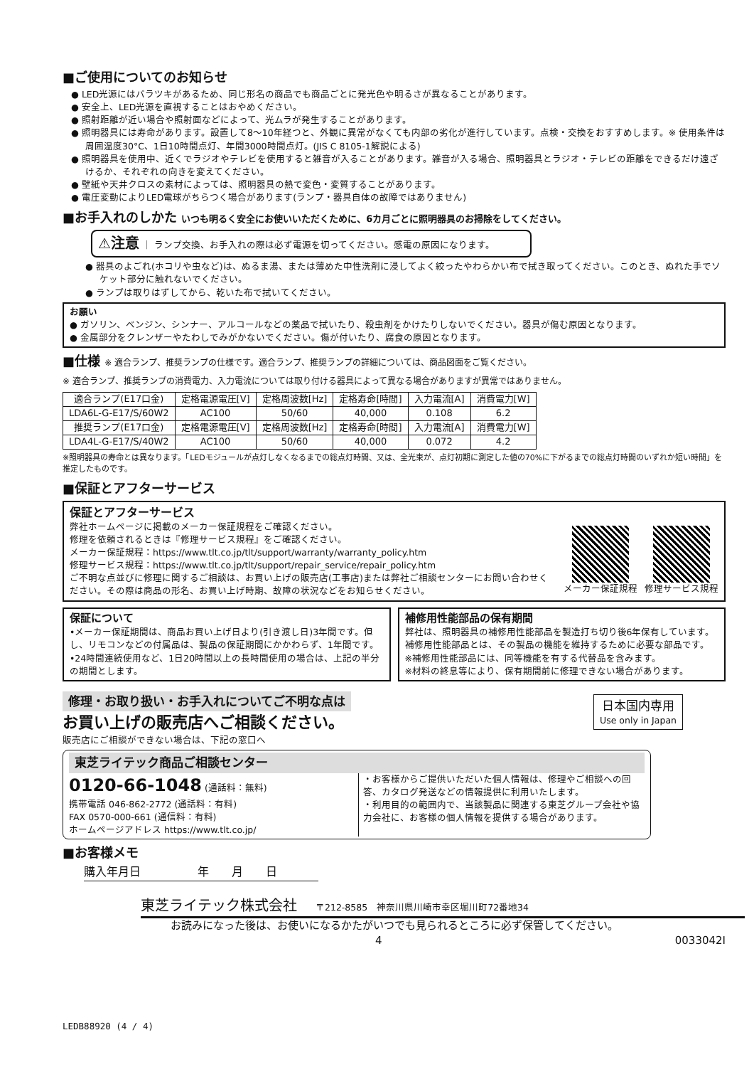■ご使用についてのお知らせ
● LED光源にはバラツキがあるため、同じ形名の商品でも商品ごとに発光色や明るさが異なることがあります。
● 安全上、LED光源を直視することはおやめください。
● 照射距離が近い場合や照射面などによって、光ムラが発生することがあります。
● 照明器具には寿命があります。設置して8～10年経つと、外観に異常がなくても内部の劣化が進行しています。点検・交換をおすすめします。※ 使用条件は周囲温度30°C、1日10時間点灯、年間3000時間点灯。(JIS C 8105-1解説による)
● 照明器具を使用中、近くでラジオやテレビを使用すると雑音が入ることがあります。雑音が入る場合、照明器具とラジオ・テレビの距離をできるだけ遠ざけるか、それぞれの向きを変えてください。
● 壁紙や天井クロスの素材によっては、照明器具の熱で変色・変質することがあります。
● 電圧変動によりLED電球がちらつく場合があります(ランプ・器具自体の故障ではありません)
■お手入れのしかた いつも明るく安全にお使いいただくために、6カ月ごとに照明器具のお掃除をしてください。
⚠注意 ｜ ランプ交換、お手入れの際は必ず電源を切ってください。感電の原因になります。
● 器具のよごれ(ホコリや虫など)は、ぬるま湯、または薄めた中性洗剤に浸してよく絞ったやわらかい布で拭き取ってください。このとき、ぬれた手でソケット部分に触れないでください。
● ランプは取りはずしてから、乾いた布で拭いてください。
お願い
● ガソリン、ベンジン、シンナー、アルコールなどの薬品で拭いたり、殺虫剤をかけたりしないでください。器具が傷む原因となります。
● 金属部分をクレンザーやたわしでみがかないでください。傷が付いたり、腐食の原因となります。
■仕様 ※ 適合ランプ、推奨ランプの仕様です。適合ランプ、推奨ランプの詳細については、商品図面をご覧ください。
※ 適合ランプ、推奨ランプの消費電力、入力電流については取り付ける器具によって異なる場合がありますが異常ではありません。
| 適合ランプ(E17口金) | 定格電源電圧[V] | 定格周波数[Hz] | 定格寿命[時間] | 入力電流[A] | 消費電力[W] |
| LDA6L-G-E17/S/60W2 | AC100 | 50/60 | 40,000 | 0.108 | 6.2 |
| 推奨ランプ(E17口金) | 定格電源電圧[V] | 定格周波数[Hz] | 定格寿命[時間] | 入力電流[A] | 消費電力[W] |
| LDA4L-G-E17/S/40W2 | AC100 | 50/60 | 40,000 | 0.072 | 4.2 |
※照明器具の寿命とは異なります。「LEDモジュールが点灯しなくなるまでの総点灯時間、又は、全光束が、点灯初期に測定した値の70%に下がるまでの総点灯時間のいずれか短い時間」を推定したものです。
■保証とアフターサービス
保証とアフターサービス
弊社ホームページに掲載のメーカー保証規程をご確認ください。
修理を依頼されるときは『修理サービス規程』をご確認ください。
メーカー保証規程：https://www.tlt.co.jp/tlt/support/warranty/warranty_policy.htm
修理サービス規程：https://www.tlt.co.jp/tlt/support/repair_service/repair_policy.htm
ご不明な点並びに修理に関するご相談は、お買い上げの販売店(工事店)または弊社ご相談センターにお問い合わせください。その際は商品の形名、お買い上げ時期、故障の状況などをお知らせください。
メーカー保証規程 修理サービス規程
保証について
•メーカー保証期間は、商品お買い上げ日より(引き渡し日)3年間です。但し、リモコンなどの付属品は、製品の保証期間にかかわらず、1年間です。
•24時間連続使用など、1日20時間以上の長時間使用の場合は、上記の半分の期間とします。
補修用性能部品の保有期間
弊社は、照明器具の補修用性能部品を製造打ち切り後6年保有しています。補修用性能部品とは、その製品の機能を維持するために必要な部品です。
※補修用性能部品には、同等機能を有する代替品を含みます。
※材料の終息等により、保有期間前に修理できない場合があります。
修理・お取り扱い・お手入れについてご不明な点は
お買い上げの販売店へご相談ください。
販売店にご相談ができない場合は、下記の窓口へ
日本国内専用
Use only in Japan
東芝ライテック商品ご相談センター
0120-66-1048 (通話料：無料)
携帯電話 046-862-2772 (通話料：有料)
FAX 0570-000-661 (通信料：有料)
ホームページアドレス https://www.tlt.co.jp/
・お客様からご提供いただいた個人情報は、修理やご相談への回答、カタログ発送などの情報提供に利用いたします。
・利用目的の範囲内で、当該製品に関連する東芝グループ会社や協力会社に、お客様の個人情報を提供する場合があります。
■お客様メモ
購入年月日　　　　　年　　月　　日
東芝ライテック株式会社　　〒212-8585　神奈川県川崎市幸区堀川町72番地34
お読みになった後は、お使いになるかたがいつでも見られるところに必ず保管してください。
4 0033042I
LEDB88920 (4 / 4)